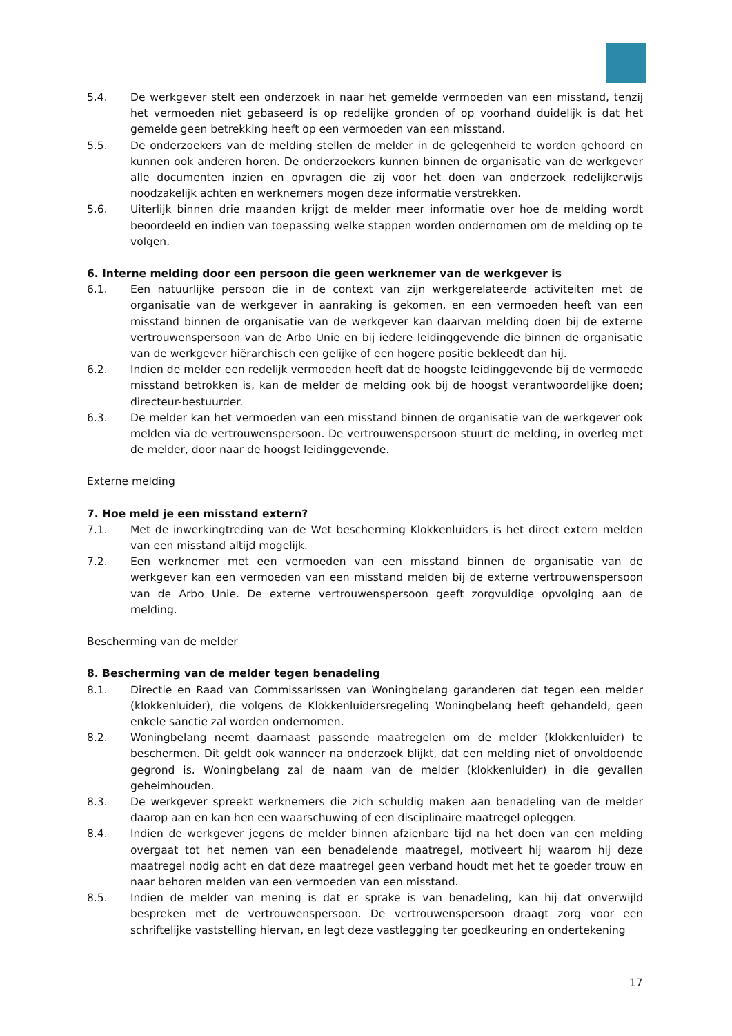5.4. De werkgever stelt een onderzoek in naar het gemelde vermoeden van een misstand, tenzij het vermoeden niet gebaseerd is op redelijke gronden of op voorhand duidelijk is dat het gemelde geen betrekking heeft op een vermoeden van een misstand.
5.5. De onderzoekers van de melding stellen de melder in de gelegenheid te worden gehoord en kunnen ook anderen horen. De onderzoekers kunnen binnen de organisatie van de werkgever alle documenten inzien en opvragen die zij voor het doen van onderzoek redelijkerwijs noodzakelijk achten en werknemers mogen deze informatie verstrekken.
5.6. Uiterlijk binnen drie maanden krijgt de melder meer informatie over hoe de melding wordt beoordeeld en indien van toepassing welke stappen worden ondernomen om de melding op te volgen.
6. Interne melding door een persoon die geen werknemer van de werkgever is
6.1. Een natuurlijke persoon die in de context van zijn werkgerelateerde activiteiten met de organisatie van de werkgever in aanraking is gekomen, en een vermoeden heeft van een misstand binnen de organisatie van de werkgever kan daarvan melding doen bij de externe vertrouwenspersoon van de Arbo Unie en bij iedere leidinggevende die binnen de organisatie van de werkgever hiërarchisch een gelijke of een hogere positie bekleedt dan hij.
6.2. Indien de melder een redelijk vermoeden heeft dat de hoogste leidinggevende bij de vermoede misstand betrokken is, kan de melder de melding ook bij de hoogst verantwoordelijke doen; directeur-bestuurder.
6.3. De melder kan het vermoeden van een misstand binnen de organisatie van de werkgever ook melden via de vertrouwenspersoon. De vertrouwenspersoon stuurt de melding, in overleg met de melder, door naar de hoogst leidinggevende.
Externe melding
7. Hoe meld je een misstand extern?
7.1. Met de inwerkingtreding van de Wet bescherming Klokkenluiders is het direct extern melden van een misstand altijd mogelijk.
7.2. Een werknemer met een vermoeden van een misstand binnen de organisatie van de werkgever kan een vermoeden van een misstand melden bij de externe vertrouwenspersoon van de Arbo Unie. De externe vertrouwenspersoon geeft zorgvuldige opvolging aan de melding.
Bescherming van de melder
8. Bescherming van de melder tegen benadeling
8.1. Directie en Raad van Commissarissen van Woningbelang garanderen dat tegen een melder (klokkenluider), die volgens de Klokkenluidersregeling Woningbelang heeft gehandeld, geen enkele sanctie zal worden ondernomen.
8.2. Woningbelang neemt daarnaast passende maatregelen om de melder (klokkenluider) te beschermen. Dit geldt ook wanneer na onderzoek blijkt, dat een melding niet of onvoldoende gegrond is. Woningbelang zal de naam van de melder (klokkenluider) in die gevallen geheimhouden.
8.3. De werkgever spreekt werknemers die zich schuldig maken aan benadeling van de melder daarop aan en kan hen een waarschuwing of een disciplinaire maatregel opleggen.
8.4. Indien de werkgever jegens de melder binnen afzienbare tijd na het doen van een melding overgaat tot het nemen van een benadelende maatregel, motiveert hij waarom hij deze maatregel nodig acht en dat deze maatregel geen verband houdt met het te goeder trouw en naar behoren melden van een vermoeden van een misstand.
8.5. Indien de melder van mening is dat er sprake is van benadeling, kan hij dat onverwijld bespreken met de vertrouwenspersoon. De vertrouwenspersoon draagt zorg voor een schriftelijke vaststelling hiervan, en legt deze vastlegging ter goedkeuring en ondertekening
17